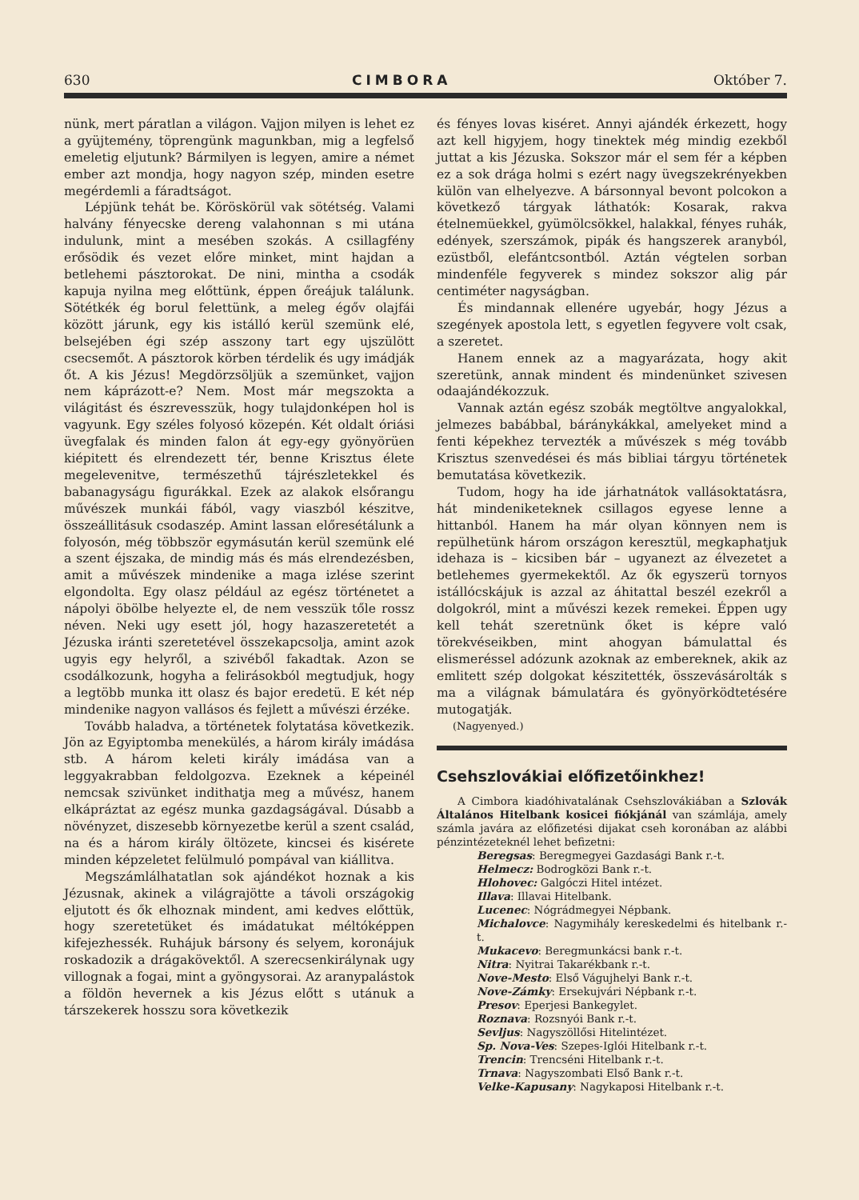630 CIMBORA Október 7.
nünk, mert páratlan a világon. Vajjon milyen is lehet ez a gyüjtemény, töprengünk magunkban, mig a legfelső emeletig eljutunk? Bármilyen is legyen, amire a német ember azt mondja, hogy nagyon szép, minden esetre megérdemli a fáradtságot.
Lépjünk tehát be. Köröskörül vak sötétség. Valami halvány fényecske dereng valahonnan s mi utána indulunk, mint a mesében szokás. A csillagfény erősödik és vezet előre minket, mint hajdan a betlehemi pásztorokat. De nini, mintha a csodák kapuja nyilna meg előttünk, éppen őreájuk találunk. Sötétkék ég borul felettünk, a meleg égőv olajfái között járunk, egy kis istálló kerül szemünk elé, belsejében égi szép asszony tart egy ujszülött csecsemőt. A pásztorok körben térdelik és ugy imádják őt. A kis Jézus! Megdörzsöljük a szemünket, vajjon nem káprázott-e? Nem. Most már megszokta a világitást és észrevesszük, hogy tulajdonképen hol is vagyunk. Egy széles folyosó közepén. Két oldalt óriási üvegfalak és minden falon át egy-egy gyönyörüen kiépitett és elrendezett tér, benne Krisztus élete megelevenitve, természethű tájrészletekkel és babanagyságu figurákkal. Ezek az alakok elsőrangu művészek munkái fából, vagy viaszból készitve, összeállitásuk csodaszép. Amint lassan előresétálunk a folyosón, még többször egymásután kerül szemünk elé a szent éjszaka, de mindig más és más elrendezésben, amit a művészek mindenike a maga izlése szerint elgondolta. Egy olasz például az egész történetet a nápolyi öbölbe helyezte el, de nem vesszük tőle rossz néven. Neki ugy esett jól, hogy hazaszeretetét a Jézuska iránti szeretetével összekapcsolja, amint azok ugyis egy helyről, a szivéből fakadtak. Azon se csodálkozunk, hogyha a felirásokból megtudjuk, hogy a legtöbb munka itt olasz és bajor eredetü. E két nép mindenike nagyon vallásos és fejlett a művészi érzéke.
Tovább haladva, a történetek folytatása következik. Jön az Egyiptomba menekülés, a három király imádása stb. A három keleti király imádása van a leggyakrabban feldolgozva. Ezeknek a képeinél nemcsak szivünket indithatja meg a művész, hanem elkápráztat az egész munka gazdagságával. Dúsabb a növényzet, diszesebb környezetbe kerül a szent család, na és a három király öltözete, kincsei és kisérete minden képzeletet felülmuló pompával van kiállitva.
Megszámlálhatatlan sok ajándékot hoznak a kis Jézusnak, akinek a világrajötte a távoli országokig eljutott és ők elhoznak mindent, ami kedves előttük, hogy szeretetüket és imádatukat méltóképpen kifejezhessék. Ruhájuk bársony és selyem, koronájuk roskadozik a drágakövektől. A szerecsenkirálynak ugy villognak a fogai, mint a gyöngysorai. Az aranypalástok a földön hevernek a kis Jézus előtt s utánuk a társzekerek hosszu sora következik
és fényes lovas kiséret. Annyi ajándék érkezett, hogy azt kell higyjem, hogy tinektek még mindig ezekből juttat a kis Jézuska. Sokszor már el sem fér a képben ez a sok drága holmi s ezért nagy üvegszekrényekben külön van elhelyezve. A bársonnyal bevont polcokon a következő tárgyak láthatók: Kosarak, rakva ételnemüekkel, gyümölcsökkel, halakkal, fényes ruhák, edények, szerszámok, pipák és hangszerek aranyból, ezüstből, elefántcsontból. Aztán végtelen sorban mindenféle fegyverek s mindez sokszor alig pár centiméter nagyságban.
És mindannak ellenére ugyebár, hogy Jézus a szegények apostola lett, s egyetlen fegyvere volt csak, a szeretet.
Hanem ennek az a magyarázata, hogy akit szeretünk, annak mindent és mindenünket szivesen odaajándékozzuk.
Vannak aztán egész szobák megtöltve angyalokkal, jelmezes babábbal, báránykákkal, amelyeket mind a fenti képekhez tervezték a művészek s még tovább Krisztus szenvedései és más bibliai tárgyu történetek bemutatása következik.
Tudom, hogy ha ide járhatnátok vallásoktatásra, hát mindeniketeknek csillagos egyese lenne a hittanból. Hanem ha már olyan könnyen nem is repülhetünk három országon keresztül, megkaphatjuk idehaza is – kicsiben bár – ugyanezt az élvezetet a betlehemes gyermekektől. Az ők egyszerü tornyos istállócskájuk is azzal az áhitattal beszél ezekről a dolgokról, mint a művészi kezek remekei. Éppen ugy kell tehát szeretnünk őket is képre való törekvéseikben, mint ahogyan bámulattal és elismeréssel adózunk azoknak az embereknek, akik az emlitett szép dolgokat készitették, összevásárolták s ma a világnak bámulatára és gyönyörködtetésére mutogatják.
(Nagyenyed.)
Csehszlovákiai előfizetőinkhez!
A Cimbora kiadóhivatalának Csehszlovákiában a Szlovák Általános Hitelbank kosicei fiókjánál van számlája, amely számla javára az előfizetési dijakat cseh koronában az alábbi pénzintézeteknél lehet befizetni:
Beregsas: Beregmegyei Gazdasági Bank r.-t.
Helmecz: Bodrogközi Bank r.-t.
Hlohovec: Galgóczi Hitel intézet.
Illava: Illavai Hitelbank.
Lucenec: Nógrádmegyei Népbank.
Michalovce: Nagymihály kereskedelmi és hitelbank r.-t.
Mukacevo: Beregmunkácsi bank r.-t.
Nitra: Nyitrai Takarékbank r.-t.
Nove-Mesto: Első Vágujhelyi Bank r.-t.
Nove-Zámky: Ersekujvári Népbank r.-t.
Presov: Eperjesi Bankegylet.
Roznava: Rozsnyói Bank r.-t.
Sevljus: Nagyszöllősi Hitelintézet.
Sp. Nova-Ves: Szepes-Iglói Hitelbank r.-t.
Trencin: Trencséni Hitelbank r.-t.
Trnava: Nagyszombati Első Bank r.-t.
Velke-Kapusany: Nagykaposi Hitelbank r.-t.